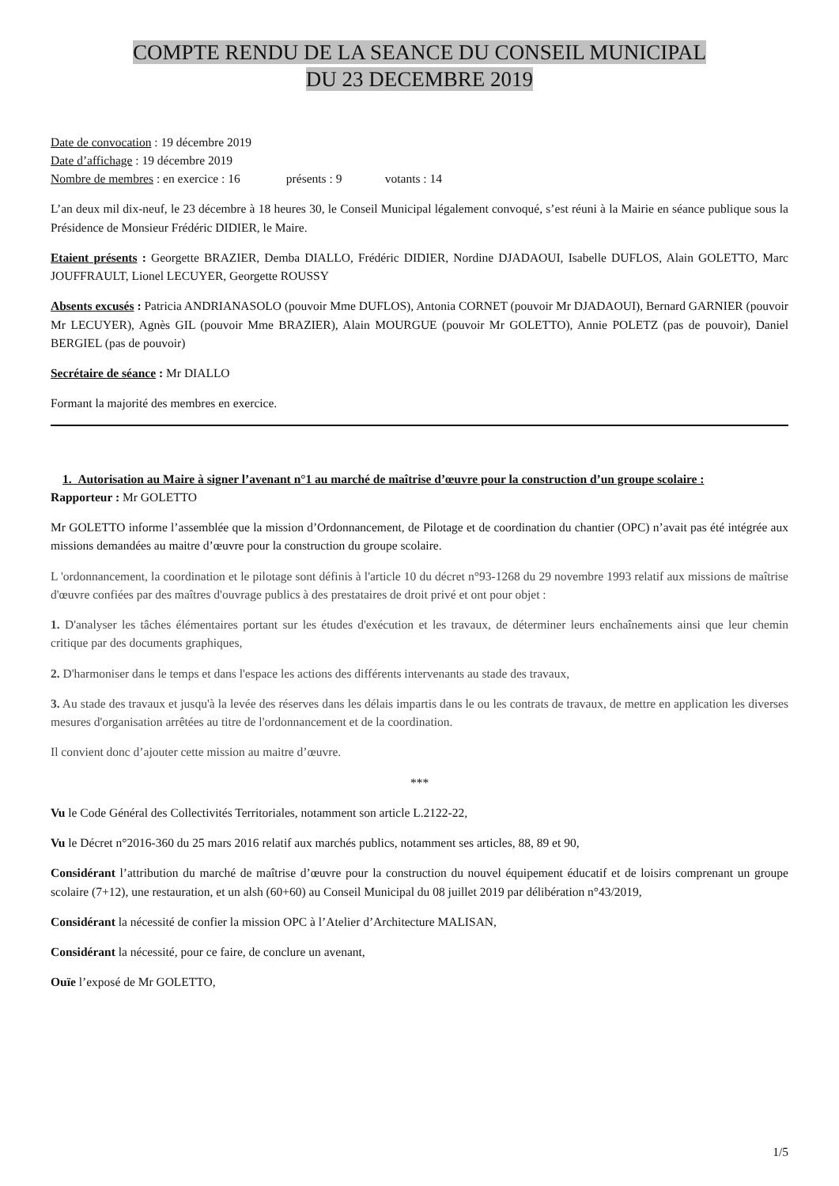COMPTE RENDU DE LA SEANCE DU CONSEIL MUNICIPAL
DU 23 DECEMBRE 2019
Date de convocation : 19 décembre 2019
Date d’affichage : 19 décembre 2019
Nombre de membres : en exercice : 16 présents : 9 votants : 14
L’an deux mil dix-neuf, le 23 décembre à 18 heures 30, le Conseil Municipal légalement convoqué, s’est réuni à la Mairie en séance publique sous la Présidence de Monsieur Frédéric DIDIER, le Maire.
Etaient présents : Georgette BRAZIER, Demba DIALLO, Frédéric DIDIER, Nordine DJADAOUI, Isabelle DUFLOS, Alain GOLETTO, Marc JOUFFRAULT, Lionel LECUYER, Georgette ROUSSY
Absents excusés : Patricia ANDRIANASOLO (pouvoir Mme DUFLOS), Antonia CORNET (pouvoir Mr DJADAOUI), Bernard GARNIER (pouvoir Mr LECUYER), Agnès GIL (pouvoir Mme BRAZIER), Alain MOURGUE (pouvoir Mr GOLETTO), Annie POLETZ (pas de pouvoir), Daniel BERGIEL (pas de pouvoir)
Secrétaire de séance : Mr DIALLO
Formant la majorité des membres en exercice.
1. Autorisation au Maire à signer l’avenant n°1 au marché de maîtrise d’œuvre pour la construction d’un groupe scolaire :
Rapporteur : Mr GOLETTO
Mr GOLETTO informe l’assemblée que la mission d’Ordonnancement, de Pilotage et de coordination du chantier (OPC) n’avait pas été intégrée aux missions demandées au maitre d’œuvre pour la construction du groupe scolaire.
L 'ordonnancement, la coordination et le pilotage sont définis à l'article 10 du décret n°93-1268 du 29 novembre 1993 relatif aux missions de maîtrise d'œuvre confiées par des maîtres d'ouvrage publics à des prestataires de droit privé et ont pour objet :
1. D'analyser les tâches élémentaires portant sur les études d'exécution et les travaux, de déterminer leurs enchaînements ainsi que leur chemin critique par des documents graphiques,
2. D'harmoniser dans le temps et dans l'espace les actions des différents intervenants au stade des travaux,
3. Au stade des travaux et jusqu'à la levée des réserves dans les délais impartis dans le ou les contrats de travaux, de mettre en application les diverses mesures d'organisation arrêtées au titre de l'ordonnancement et de la coordination.
Il convient donc d’ajouter cette mission au maitre d’œuvre.
***
Vu le Code Général des Collectivités Territoriales, notamment son article L.2122-22,
Vu le Décret n°2016-360 du 25 mars 2016 relatif aux marchés publics, notamment ses articles, 88, 89 et 90,
Considérant l’attribution du marché de maîtrise d’œuvre pour la construction du nouvel équipement éducatif et de loisirs comprenant un groupe scolaire (7+12), une restauration, et un alsh (60+60) au Conseil Municipal du 08 juillet 2019 par délibération n°43/2019,
Considérant la nécessité de confier la mission OPC à l’Atelier d’Architecture MALISAN,
Considérant la nécessité, pour ce faire, de conclure un avenant,
Ouïe l’exposé de Mr GOLETTO,
1/5